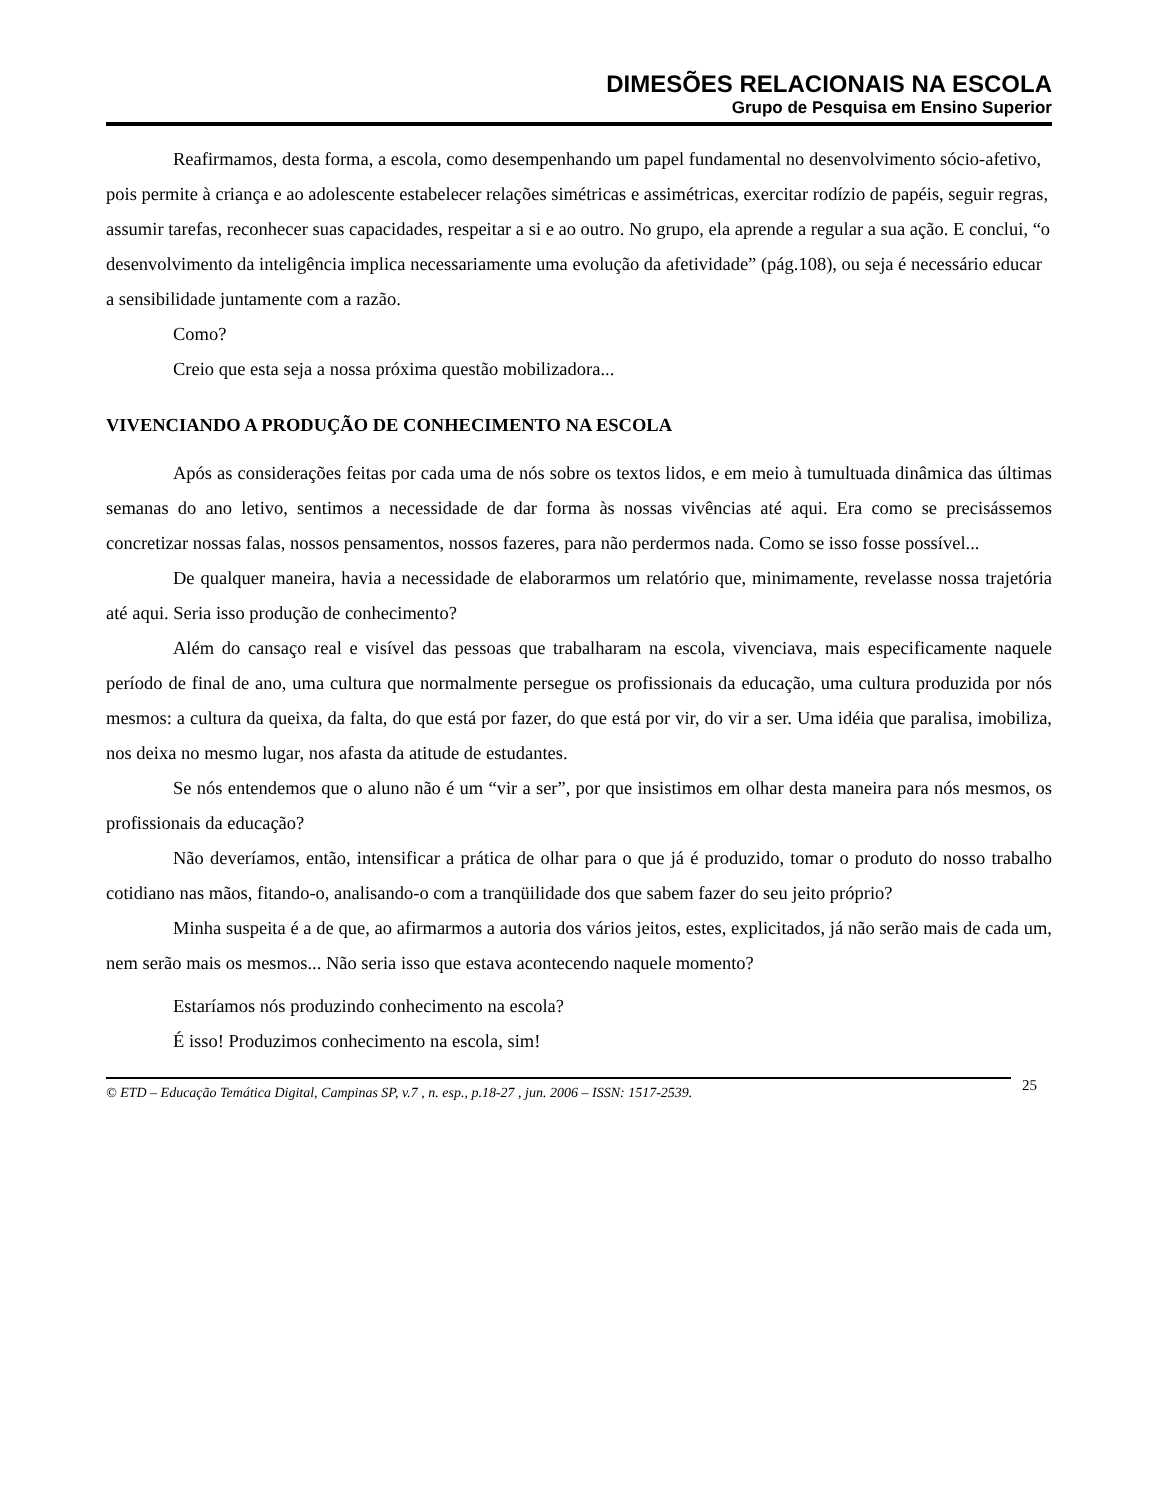DIMESÕES RELACIONAIS NA ESCOLA
Grupo de Pesquisa em Ensino Superior
Reafirmamos, desta forma, a escola, como desempenhando um papel fundamental no desenvolvimento sócio-afetivo, pois permite à criança e ao adolescente estabelecer relações simétricas e assimétricas, exercitar rodízio de papéis, seguir regras, assumir tarefas, reconhecer suas capacidades, respeitar a si e ao outro. No grupo, ela aprende a regular a sua ação. E conclui, “o desenvolvimento da inteligência implica necessariamente uma evolução da afetividade” (pág.108), ou seja é necessário educar a sensibilidade juntamente com a razão.
Como?
Creio que esta seja a nossa próxima questão mobilizadora...
VIVENCIANDO A PRODUÇÃO DE CONHECIMENTO NA ESCOLA
Após as considerações feitas por cada uma de nós sobre os textos lidos, e em meio à tumultuada dinâmica das últimas semanas do ano letivo, sentimos a necessidade de dar forma às nossas vivências até aqui. Era como se precisássemos concretizar nossas falas, nossos pensamentos, nossos fazeres, para não perdermos nada. Como se isso fosse possível...
De qualquer maneira, havia a necessidade de elaborarmos um relatório que, minimamente, revelasse nossa trajetória até aqui. Seria isso produção de conhecimento?
Além do cansaço real e visível das pessoas que trabalharam na escola, vivenciava, mais especificamente naquele período de final de ano, uma cultura que normalmente persegue os profissionais da educação, uma cultura produzida por nós mesmos: a cultura da queixa, da falta, do que está por fazer, do que está por vir, do vir a ser. Uma idéia que paralisa, imobiliza, nos deixa no mesmo lugar, nos afasta da atitude de estudantes.
Se nós entendemos que o aluno não é um “vir a ser”, por que insistimos em olhar desta maneira para nós mesmos, os profissionais da educação?
Não deveríamos, então, intensificar a prática de olhar para o que já é produzido, tomar o produto do nosso trabalho cotidiano nas mãos, fitando-o, analisando-o com a tranqüilidade dos que sabem fazer do seu jeito próprio?
Minha suspeita é a de que, ao afirmarmos a autoria dos vários jeitos, estes, explicitados, já não serão mais de cada um, nem serão mais os mesmos... Não seria isso que estava acontecendo naquele momento?
Estaríamos nós produzindo conhecimento na escola?
É isso! Produzimos conhecimento na escola, sim!
© ETD – Educação Temática Digital, Campinas SP, v.7 , n. esp., p.18-27 , jun. 2006 – ISSN: 1517-2539.
25